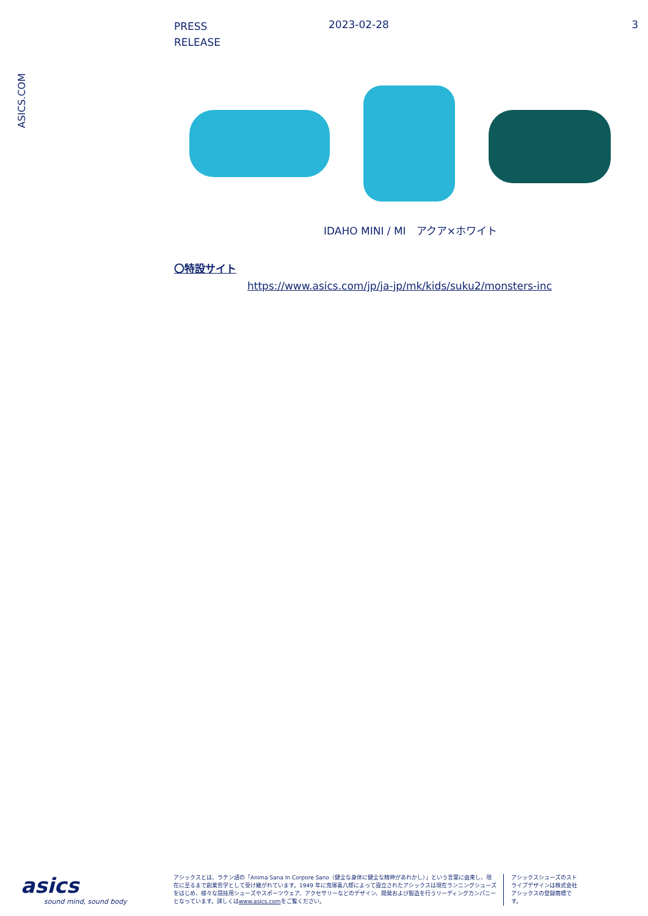PRESS
RELEASE
2023-02-28 3
ASICS.COM
IDAHO MINI / MI　アクア×ホワイト
〇特設サイト
https://www.asics.com/jp/ja-jp/mk/kids/suku2/monsters-inc
asics
sound mind, sound body
アシックスとは、ラテン語の「Anima Sana In Corpore Sano（健全な身体に健全な精神があれかし）」という言葉に由来し、現在に至るまで創業哲学として受け継がれています。1949 年に鬼塚喜八郎によって設立されたアシックスは現在ランニングシューズをはじめ、様々な競技用シューズやスポーツウェア、アクセサリーなどのデザイン、開発および製造を行うリーディングカンパニーとなっています。詳しくはwww.asics.comをご覧ください。
アシックスシューズのストライプデザインは株式会社アシックスの登録商標です。